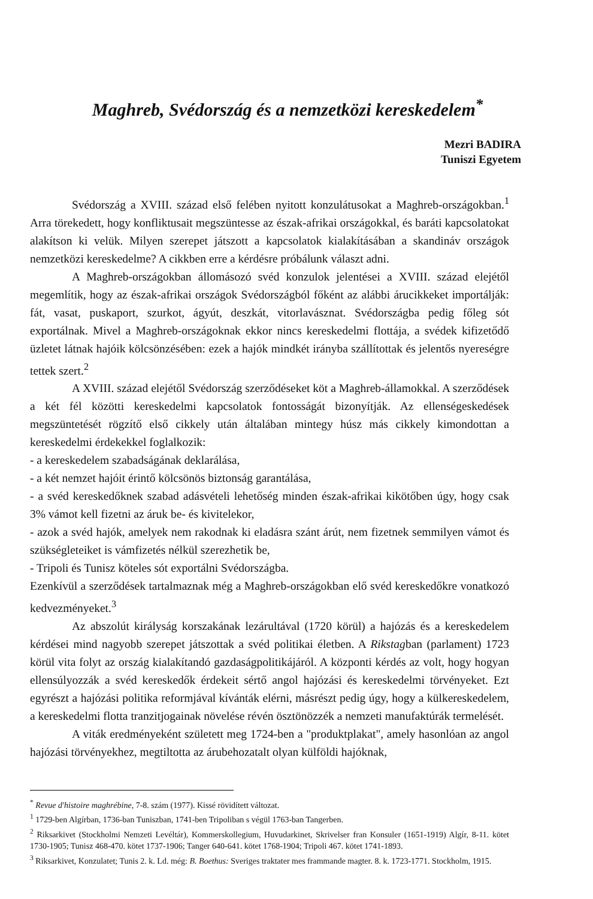Maghreb, Svédország és a nemzetközi kereskedelem<sup>*</sup>
Mezri BADIRA
Tuniszi Egyetem
Svédország a XVIII. század első felében nyitott konzulátusokat a Maghreb-országokban.<sup>1</sup> Arra törekedett, hogy konfliktusait megszüntesse az észak-afrikai országokkal, és baráti kapcsolatokat alakítson ki velük. Milyen szerepet játszott a kapcsolatok kialakításában a skandináv országok nemzetközi kereskedelme? A cikkben erre a kérdésre próbálunk választ adni.
A Maghreb-országokban állomásozó svéd konzulok jelentései a XVIII. század elejétől megemlítik, hogy az észak-afrikai országok Svédországból főként az alábbi árucikkeket importálják: fát, vasat, puskaport, szurkot, ágyút, deszkát, vitorlavásznat. Svédországba pedig főleg sót exportálnak. Mivel a Maghreb-országoknak ekkor nincs kereskedelmi flottája, a svédek kifizetődő üzletet látnak hajóik kölcsönzésében: ezek a hajók mindkét irányba szállítottak és jelentős nyereségre tettek szert.<sup>2</sup>
A XVIII. század elejétől Svédország szerződéseket köt a Maghreb-államokkal. A szerződések a két fél közötti kereskedelmi kapcsolatok fontosságát bizonyítják. Az ellenségeskedések megszüntetését rögzítő első cikkely után általában mintegy húsz más cikkely kimondottan a kereskedelmi érdekekkel foglalkozik:
- a kereskedelem szabadságának deklarálása,
- a két nemzet hajóit érintő kölcsönös biztonság garantálása,
- a svéd kereskedőknek szabad adásvételi lehetőség minden észak-afrikai kikötőben úgy, hogy csak 3% vámot kell fizetni az áruk be- és kivitelekor,
- azok a svéd hajók, amelyek nem rakodnak ki eladásra szánt árút, nem fizetnek semmilyen vámot és szükségleteiket is vámfizetés nélkül szerezhetik be,
- Tripoli és Tunisz köteles sót exportálni Svédországba.
Ezenkívül a szerződések tartalmaznak még a Maghreb-országokban elő svéd kereskedőkre vonatkozó kedvezményeket.<sup>3</sup>
Az abszolút királyság korszakának lezárultával (1720 körül) a hajózás és a kereskedelem kérdései mind nagyobb szerepet játszottak a svéd politikai életben. A Rikstagban (parlament) 1723 körül vita folyt az ország kialakítandó gazdaságpolitikájáról. A központi kérdés az volt, hogy hogyan ellensúlyozzák a svéd kereskedők érdekeit sértő angol hajózási és kereskedelmi törvényeket. Ezt egyrészt a hajózási politika reformjával kívánták elérni, másrészt pedig úgy, hogy a külkereskedelem, a kereskedelmi flotta tranzitjogainak növelése révén ösztönözzék a nemzeti manufaktúrák termelését.
A viták eredményeként született meg 1724-ben a "produktplakat", amely hasonlóan az angol hajózási törvényekhez, megtiltotta az árubehozatalt olyan külföldi hajóknak,
<sup>*</sup> Revue d'histoire maghrébine, 7-8. szám (1977). Kissé rövidített változat.
<sup>1</sup> 1729-ben Algírban, 1736-ban Tuniszban, 1741-ben Tripoliban s végül 1763-ban Tangerben.
<sup>2</sup> Riksarkivet (Stockholmi Nemzeti Levéltár), Kommerskollegium, Huvudarkinet, Skrivelser fran Konsuler (1651-1919) Algír, 8-11. kötet 1730-1905; Tunisz 468-470. kötet 1737-1906; Tanger 640-641. kötet 1768-1904; Tripoli 467. kötet 1741-1893.
<sup>3</sup> Riksarkivet, Konzulatet; Tunis 2. k. Ld. még: B. Boethus: Sveriges traktater mes frammande magter. 8. k. 1723-1771. Stockholm, 1915.